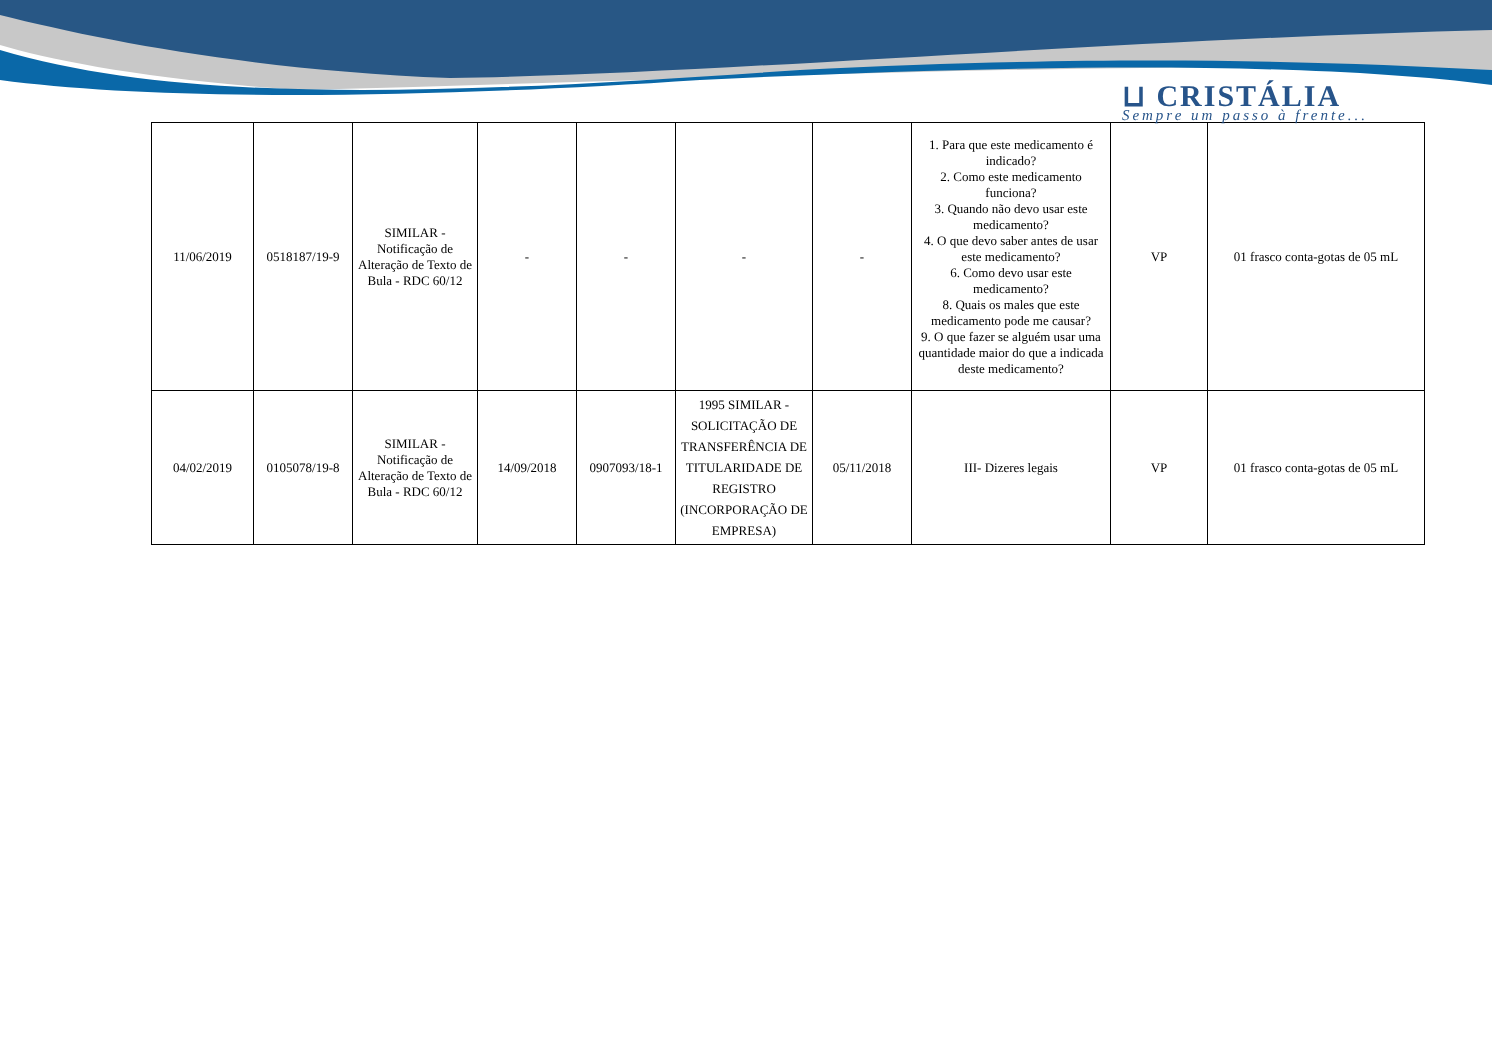⊔ CRISTÁLIA
Sempre um passo à frente...
| 11/06/2019 | 0518187/19-9 | SIMILAR - Notificação de Alteração de Texto de Bula - RDC 60/12 | - | - | - | - | 1. Para que este medicamento é indicado? 2. Como este medicamento funciona? 3. Quando não devo usar este medicamento? 4. O que devo saber antes de usar este medicamento? 6. Como devo usar este medicamento? 8. Quais os males que este medicamento pode me causar? 9. O que fazer se alguém usar uma quantidade maior do que a indicada deste medicamento? | VP | 01 frasco conta-gotas de 05 mL |
| 04/02/2019 | 0105078/19-8 | SIMILAR - Notificação de Alteração de Texto de Bula - RDC 60/12 | 14/09/2018 | 0907093/18-1 | 1995 SIMILAR - SOLICITAÇÃO DE TRANSFERÊNCIA DE TITULARIDADE DE REGISTRO (INCORPORAÇÃO DE EMPRESA) | 05/11/2018 | III- Dizeres legais | VP | 01 frasco conta-gotas de 05 mL |